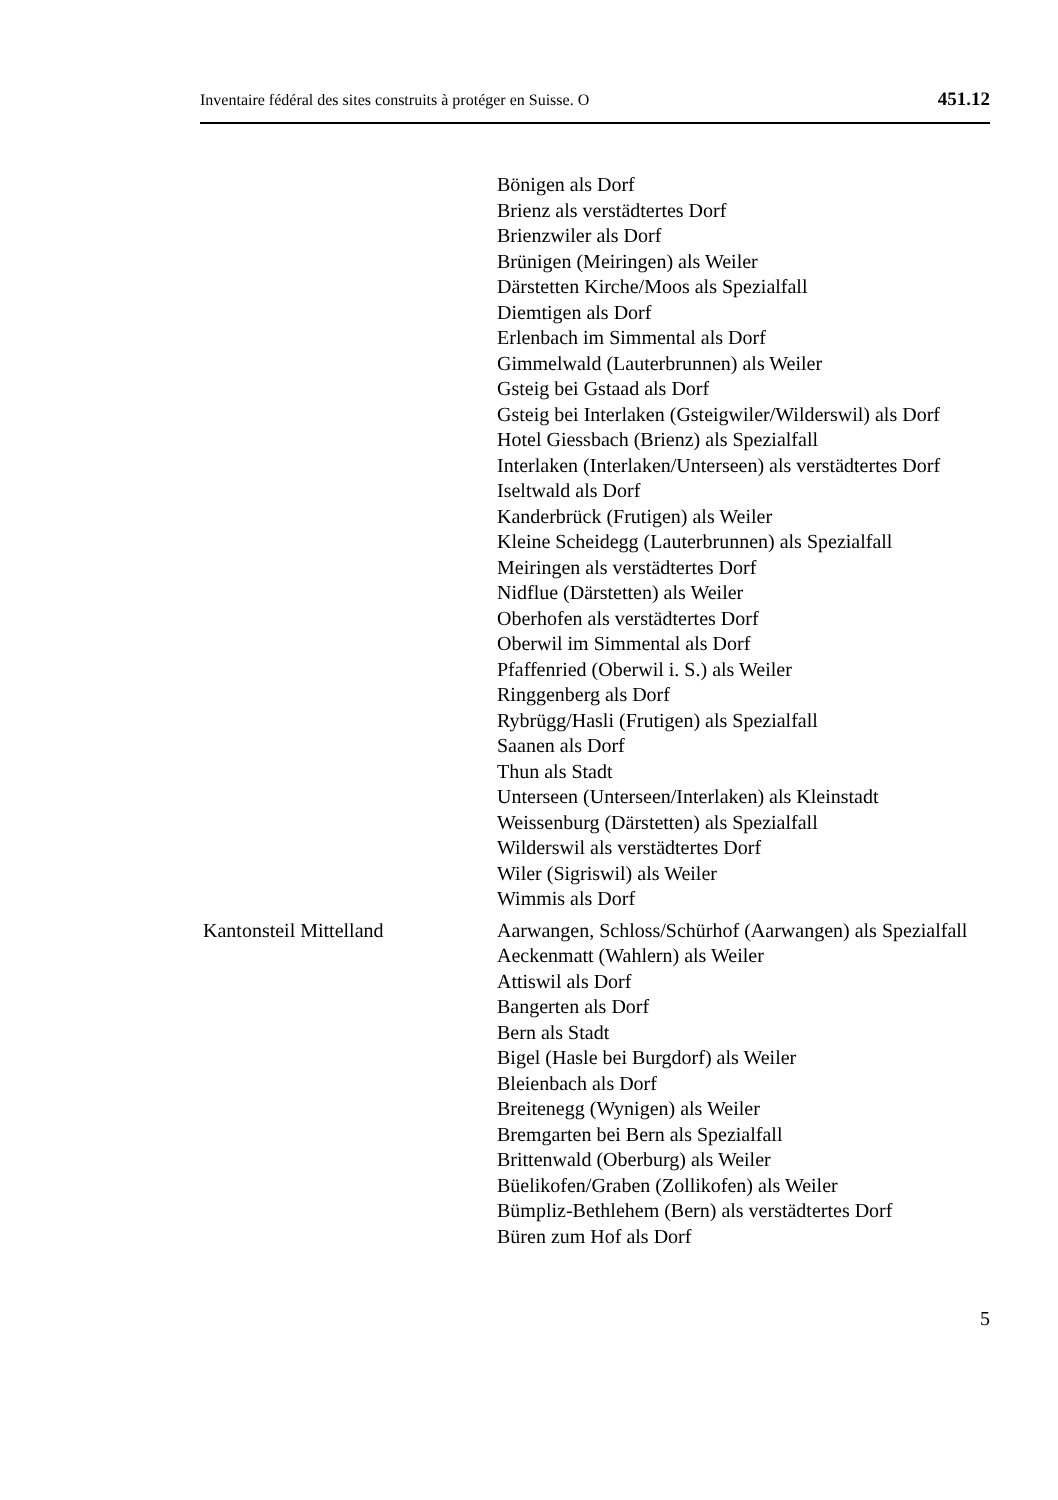Inventaire fédéral des sites construits à protéger en Suisse. O 451.12
Bönigen als Dorf
Brienz als verstädtertes Dorf
Brienzwiler als Dorf
Brünigen (Meiringen) als Weiler
Därstetten Kirche/Moos als Spezialfall
Diemtigen als Dorf
Erlenbach im Simmental als Dorf
Gimmelwald (Lauterbrunnen) als Weiler
Gsteig bei Gstaad als Dorf
Gsteig bei Interlaken (Gsteigwiler/Wilderswil) als Dorf
Hotel Giessbach (Brienz) als Spezialfall
Interlaken (Interlaken/Unterseen) als verstädtertes Dorf
Iseltwald als Dorf
Kanderbrück (Frutigen) als Weiler
Kleine Scheidegg (Lauterbrunnen) als Spezialfall
Meiringen als verstädtertes Dorf
Nidflue (Därstetten) als Weiler
Oberhofen als verstädtertes Dorf
Oberwil im Simmental als Dorf
Pfaffenried (Oberwil i. S.) als Weiler
Ringgenberg als Dorf
Rybrügg/Hasli (Frutigen) als Spezialfall
Saanen als Dorf
Thun als Stadt
Unterseen (Unterseen/Interlaken) als Kleinstadt
Weissenburg (Därstetten) als Spezialfall
Wilderswil als verstädtertes Dorf
Wiler (Sigriswil) als Weiler
Wimmis als Dorf
Kantonsteil Mittelland Aarwangen, Schloss/Schürhof (Aarwangen) als Spezialfall
Aeckenmatt (Wahlern) als Weiler
Attiswil als Dorf
Bangerten als Dorf
Bern als Stadt
Bigel (Hasle bei Burgdorf) als Weiler
Bleienbach als Dorf
Breitenegg (Wynigen) als Weiler
Bremgarten bei Bern als Spezialfall
Brittenwald (Oberburg) als Weiler
Büelikofen/Graben (Zollikofen) als Weiler
Bümpliz-Bethlehem (Bern) als verstädtertes Dorf
Büren zum Hof als Dorf
5